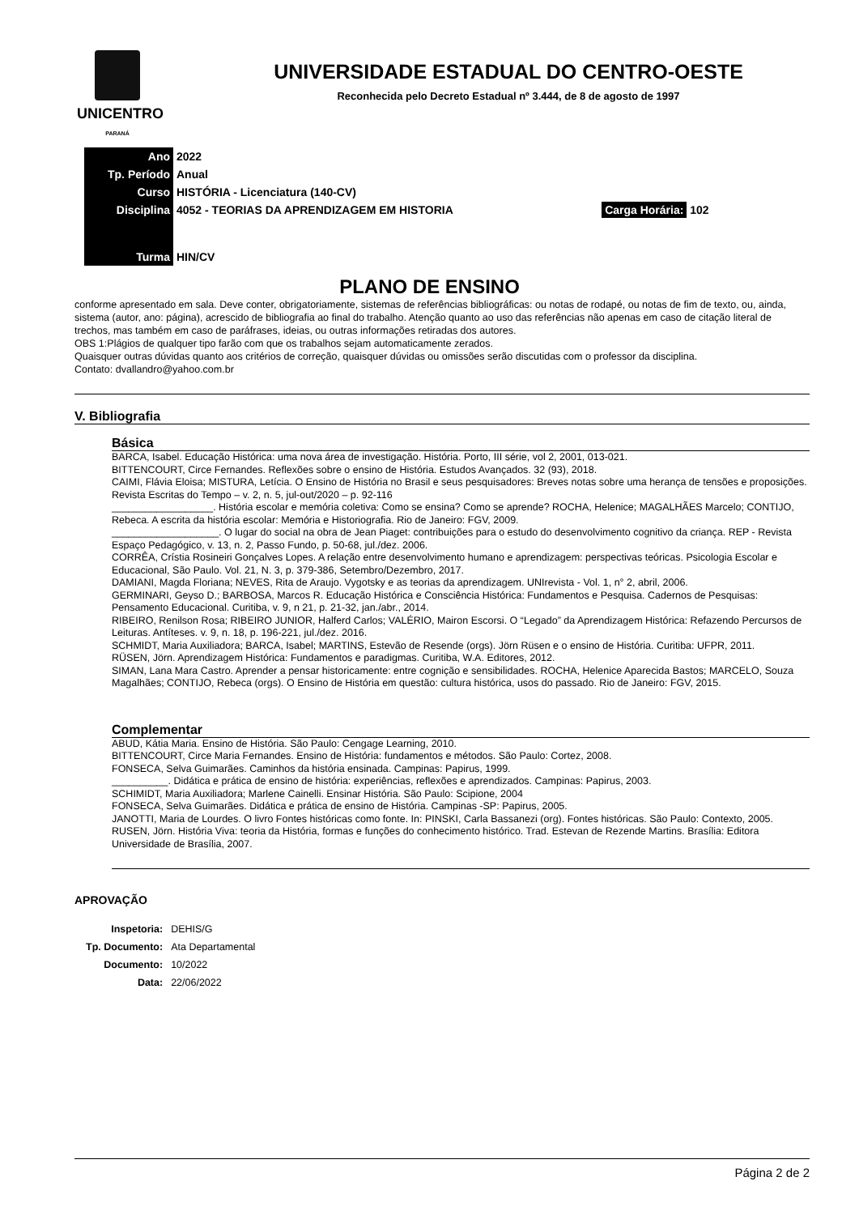UNICENTRO
PARANÁ
UNIVERSIDADE ESTADUAL DO CENTRO-OESTE
Reconhecida pelo Decreto Estadual nº 3.444, de 8 de agosto de 1997
| Ano | 2022 |
| Tp. Período | Anual |
| Curso | HISTÓRIA - Licenciatura (140-CV) |
| Disciplina | 4052 - TEORIAS DA APRENDIZAGEM EM HISTORIA Carga Horária: 102 |
| Turma | HIN/CV |
PLANO DE ENSINO
conforme apresentado em sala. Deve conter, obrigatoriamente, sistemas de referências bibliográficas: ou notas de rodapé, ou notas de fim de texto, ou, ainda, sistema (autor, ano: página), acrescido de bibliografia ao final do trabalho. Atenção quanto ao uso das referências não apenas em caso de citação literal de trechos, mas também em caso de paráfrases, ideias, ou outras informações retiradas dos autores.
OBS 1:Plágios de qualquer tipo farão com que os trabalhos sejam automaticamente zerados.
Quaisquer outras dúvidas quanto aos critérios de correção, quaisquer dúvidas ou omissões serão discutidas com o professor da disciplina.
Contato: dvallandro@yahoo.com.br
V. Bibliografia
Básica
BARCA, Isabel. Educação Histórica: uma nova área de investigação. História. Porto, III série, vol 2, 2001, 013-021.
BITTENCOURT, Circe Fernandes. Reflexões sobre o ensino de História. Estudos Avançados. 32 (93), 2018.
CAIMI, Flávia Eloisa; MISTURA, Letícia. O Ensino de História no Brasil e seus pesquisadores: Breves notas sobre uma herança de tensões e proposições. Revista Escritas do Tempo – v. 2, n. 5, jul-out/2020 – p. 92-116
__________________. História escolar e memória coletiva: Como se ensina? Como se aprende? ROCHA, Helenice; MAGALHÃES Marcelo; CONTIJO, Rebeca. A escrita da história escolar: Memória e Historiografia. Rio de Janeiro: FGV, 2009.
___________________. O lugar do social na obra de Jean Piaget: contribuições para o estudo do desenvolvimento cognitivo da criança. REP - Revista Espaço Pedagógico, v. 13, n. 2, Passo Fundo, p. 50-68, jul./dez. 2006.
CORRÊA, Crístia Rosineiri Gonçalves Lopes. A relação entre desenvolvimento humano e aprendizagem: perspectivas teóricas. Psicologia Escolar e Educacional, São Paulo. Vol. 21, N. 3, p. 379-386, Setembro/Dezembro, 2017.
DAMIANI, Magda Floriana; NEVES, Rita de Araujo. Vygotsky e as teorias da aprendizagem. UNIrevista - Vol. 1, n° 2, abril, 2006.
GERMINARI, Geyso D.; BARBOSA, Marcos R. Educação Histórica e Consciência Histórica: Fundamentos e Pesquisa. Cadernos de Pesquisas: Pensamento Educacional. Curitiba, v. 9, n 21, p. 21-32, jan./abr., 2014.
RIBEIRO, Renilson Rosa; RIBEIRO JUNIOR, Halferd Carlos; VALÉRIO, Mairon Escorsi. O “Legado” da Aprendizagem Histórica: Refazendo Percursos de Leituras. Antíteses. v. 9, n. 18, p. 196-221, jul./dez. 2016.
SCHMIDT, Maria Auxiliadora; BARCA, Isabel; MARTINS, Estevão de Resende (orgs). Jörn Rüsen e o ensino de História. Curitiba: UFPR, 2011.
RÜSEN, Jörn. Aprendizagem Histórica: Fundamentos e paradigmas. Curitiba, W.A. Editores, 2012.
SIMAN, Lana Mara Castro. Aprender a pensar historicamente: entre cognição e sensibilidades. ROCHA, Helenice Aparecida Bastos; MARCELO, Souza Magalhães; CONTIJO, Rebeca (orgs). O Ensino de História em questão: cultura histórica, usos do passado. Rio de Janeiro: FGV, 2015.
Complementar
ABUD, Kátia Maria. Ensino de História. São Paulo: Cengage Learning, 2010.
BITTENCOURT, Circe Maria Fernandes. Ensino de História: fundamentos e métodos. São Paulo: Cortez, 2008.
FONSECA, Selva Guimarães. Caminhos da história ensinada. Campinas: Papirus, 1999.
__________. Didática e prática de ensino de história: experiências, reflexões e aprendizados. Campinas: Papirus, 2003.
SCHIMIDT, Maria Auxiliadora; Marlene Cainelli. Ensinar História. São Paulo: Scipione, 2004
FONSECA, Selva Guimarães. Didática e prática de ensino de História. Campinas -SP: Papirus, 2005.
JANOTTI, Maria de Lourdes. O livro Fontes históricas como fonte. In: PINSKI, Carla Bassanezi (org). Fontes históricas. São Paulo: Contexto, 2005.
RUSEN, Jörn. História Viva: teoria da História, formas e funções do conhecimento histórico. Trad. Estevan de Rezende Martins. Brasília: Editora Universidade de Brasília, 2007.
APROVAÇÃO
| Inspetoria: | DEHIS/G |
| Tp. Documento: | Ata Departamental |
| Documento: | 10/2022 |
| Data: | 22/06/2022 |
Página 2 de 2